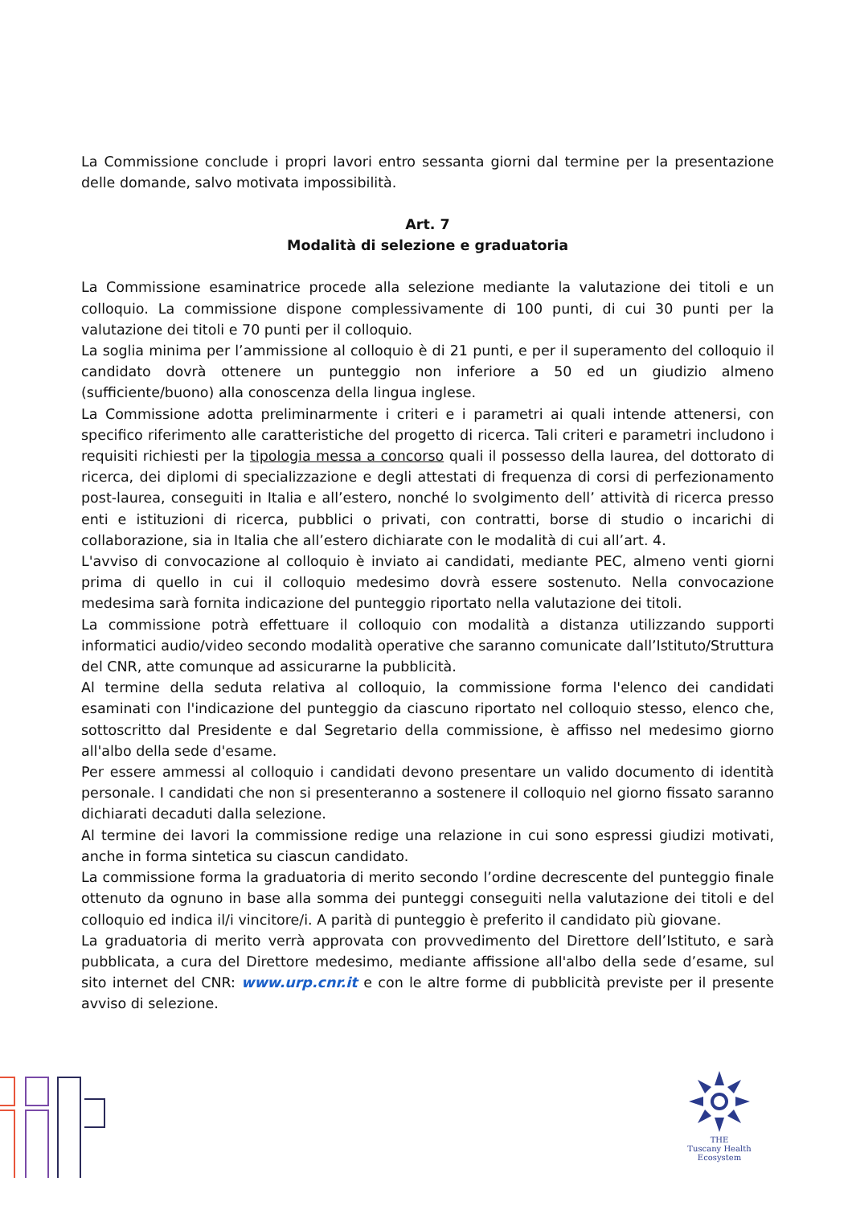La Commissione conclude i propri lavori entro sessanta giorni dal termine per la presentazione delle domande, salvo motivata impossibilità.
Art. 7
Modalità di selezione e graduatoria
La Commissione esaminatrice procede alla selezione mediante la valutazione dei titoli e un colloquio. La commissione dispone complessivamente di 100 punti, di cui 30 punti per la valutazione dei titoli e 70 punti per il colloquio.
La soglia minima per l’ammissione al colloquio è di 21 punti, e per il superamento del colloquio il candidato dovrà ottenere un punteggio non inferiore a 50 ed un giudizio almeno (sufficiente/buono) alla conoscenza della lingua inglese.
La Commissione adotta preliminarmente i criteri e i parametri ai quali intende attenersi, con specifico riferimento alle caratteristiche del progetto di ricerca. Tali criteri e parametri includono i requisiti richiesti per la tipologia messa a concorso quali il possesso della laurea, del dottorato di ricerca, dei diplomi di specializzazione e degli attestati di frequenza di corsi di perfezionamento post-laurea, conseguiti in Italia e all’estero, nonché lo svolgimento dell’ attività di ricerca presso enti e istituzioni di ricerca, pubblici o privati, con contratti, borse di studio o incarichi di collaborazione, sia in Italia che all’estero dichiarate con le modalità di cui all’art. 4.
L'avviso di convocazione al colloquio è inviato ai candidati, mediante PEC, almeno venti giorni prima di quello in cui il colloquio medesimo dovrà essere sostenuto. Nella convocazione medesima sarà fornita indicazione del punteggio riportato nella valutazione dei titoli.
La commissione potrà effettuare il colloquio con modalità a distanza utilizzando supporti informatici audio/video secondo modalità operative che saranno comunicate dall’Istituto/Struttura del CNR, atte comunque ad assicurarne la pubblicità.
Al termine della seduta relativa al colloquio, la commissione forma l'elenco dei candidati esaminati con l'indicazione del punteggio da ciascuno riportato nel colloquio stesso, elenco che, sottoscritto dal Presidente e dal Segretario della commissione, è affisso nel medesimo giorno all'albo della sede d'esame.
Per essere ammessi al colloquio i candidati devono presentare un valido documento di identità personale. I candidati che non si presenteranno a sostenere il colloquio nel giorno fissato saranno dichiarati decaduti dalla selezione.
Al termine dei lavori la commissione redige una relazione in cui sono espressi giudizi motivati, anche in forma sintetica su ciascun candidato.
La commissione forma la graduatoria di merito secondo l’ordine decrescente del punteggio finale ottenuto da ognuno in base alla somma dei punteggi conseguiti nella valutazione dei titoli e del colloquio ed indica il/i vincitore/i. A parità di punteggio è preferito il candidato più giovane.
La graduatoria di merito verrà approvata con provvedimento del Direttore dell’Istituto, e sarà pubblicata, a cura del Direttore medesimo, mediante affissione all'albo della sede d’esame, sul sito internet del CNR: www.urp.cnr.it e con le altre forme di pubblicità previste per il presente avviso di selezione.
THE
Tuscany Health Ecosystem